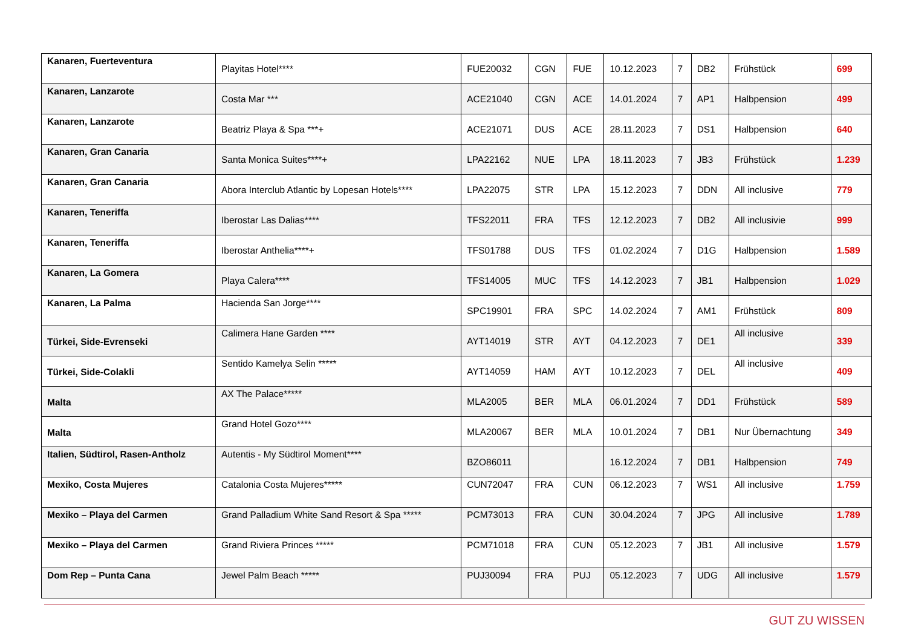| Kanaren, Fuerteventura | Playitas Hotel**** | FUE20032 | CGN | FUE | 10.12.2023 | 7 | DB2 | Frühstück | 699 |
| Kanaren, Lanzarote | Costa Mar *** | ACE21040 | CGN | ACE | 14.01.2024 | 7 | AP1 | Halbpension | 499 |
| Kanaren, Lanzarote | Beatriz Playa & Spa ***+ | ACE21071 | DUS | ACE | 28.11.2023 | 7 | DS1 | Halbpension | 640 |
| Kanaren, Gran Canaria | Santa Monica Suites****+ | LPA22162 | NUE | LPA | 18.11.2023 | 7 | JB3 | Frühstück | 1.239 |
| Kanaren, Gran Canaria | Abora Interclub Atlantic by Lopesan Hotels**** | LPA22075 | STR | LPA | 15.12.2023 | 7 | DDN | All inclusive | 779 |
| Kanaren, Teneriffa | Iberostar Las Dalias**** | TFS22011 | FRA | TFS | 12.12.2023 | 7 | DB2 | All inclusivie | 999 |
| Kanaren, Teneriffa | Iberostar Anthelia****+ | TFS01788 | DUS | TFS | 01.02.2024 | 7 | D1G | Halbpension | 1.589 |
| Kanaren, La Gomera | Playa Calera**** | TFS14005 | MUC | TFS | 14.12.2023 | 7 | JB1 | Halbpension | 1.029 |
| Kanaren, La Palma | Hacienda San Jorge**** | SPC19901 | FRA | SPC | 14.02.2024 | 7 | AM1 | Frühstück | 809 |
| Türkei, Side-Evrenseki | Calimera Hane Garden **** | AYT14019 | STR | AYT | 04.12.2023 | 7 | DE1 | All inclusive | 339 |
| Türkei, Side-Colakli | Sentido Kamelya Selin ***** | AYT14059 | HAM | AYT | 10.12.2023 | 7 | DEL | All inclusive | 409 |
| Malta | AX The Palace***** | MLA2005 | BER | MLA | 06.01.2024 | 7 | DD1 | Frühstück | 589 |
| Malta | Grand Hotel Gozo**** | MLA20067 | BER | MLA | 10.01.2024 | 7 | DB1 | Nur Übernachtung | 349 |
| Italien, Südtirol, Rasen-Antholz | Autentis - My Südtirol Moment**** | BZO86011 | | | 16.12.2024 | 7 | DB1 | Halbpension | 749 |
| Mexiko, Costa Mujeres | Catalonia Costa Mujeres***** | CUN72047 | FRA | CUN | 06.12.2023 | 7 | WS1 | All inclusive | 1.759 |
| Mexiko – Playa del Carmen | Grand Palladium White Sand Resort & Spa ***** | PCM73013 | FRA | CUN | 30.04.2024 | 7 | JPG | All inclusive | 1.789 |
| Mexiko – Playa del Carmen | Grand Riviera Princes ***** | PCM71018 | FRA | CUN | 05.12.2023 | 7 | JB1 | All inclusive | 1.579 |
| Dom Rep – Punta Cana | Jewel Palm Beach ***** | PUJ30094 | FRA | PUJ | 05.12.2023 | 7 | UDG | All inclusive | 1.579 |
GUT ZU WISSEN